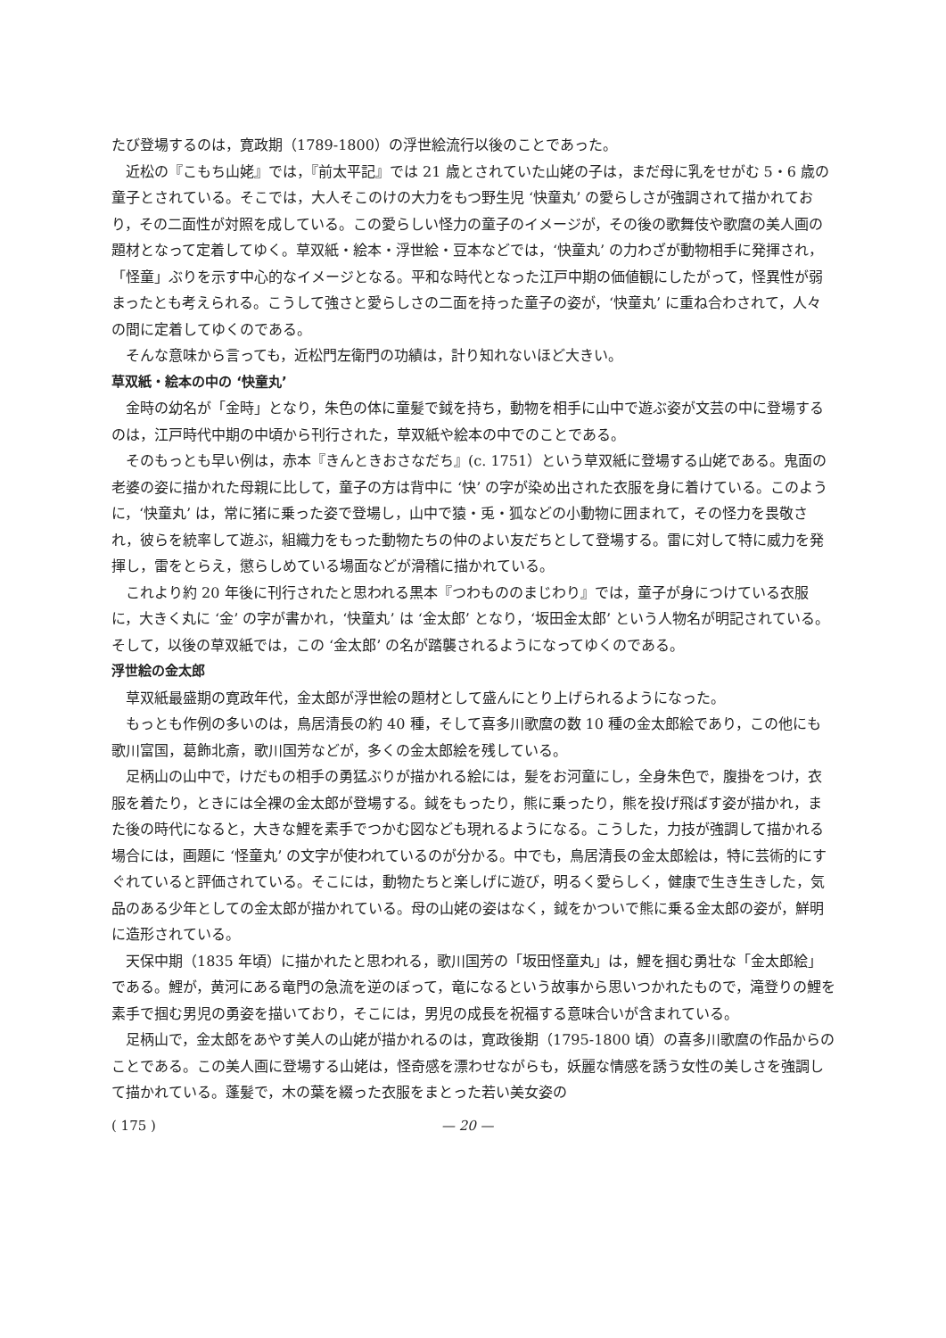たび登場するのは，寛政期（1789-1800）の浮世絵流行以後のことであった。
近松の『こもち山姥』では，『前太平記』では 21 歳とされていた山姥の子は，まだ母に乳をせがむ 5・6 歳の童子とされている。そこでは，大人そこのけの大力をもつ野生児 ‘快童丸’ の愛らしさが強調されて描かれており，その二面性が対照を成している。この愛らしい怪力の童子のイメージが，その後の歌舞伎や歌麿の美人画の題材となって定着してゆく。草双紙・絵本・浮世絵・豆本などでは，‘快童丸’ の力わざが動物相手に発揮され，「怪童」ぶりを示す中心的なイメージとなる。平和な時代となった江戸中期の価値観にしたがって，怪異性が弱まったとも考えられる。こうして強さと愛らしさの二面を持った童子の姿が，‘快童丸’ に重ね合わされて，人々の間に定着してゆくのである。
そんな意味から言っても，近松門左衛門の功績は，計り知れないほど大きい。
草双紙・絵本の中の ‘快童丸’
金時の幼名が「金時」となり，朱色の体に童髪で鉞を持ち，動物を相手に山中で遊ぶ姿が文芸の中に登場するのは，江戸時代中期の中頃から刊行された，草双紙や絵本の中でのことである。
そのもっとも早い例は，赤本『きんときおさなだち』(c. 1751）という草双紙に登場する山姥である。鬼面の老婆の姿に描かれた母親に比して，童子の方は背中に ‘快’ の字が染め出された衣服を身に着けている。このように，‘快童丸’ は，常に猪に乗った姿で登場し，山中で猿・兎・狐などの小動物に囲まれて，その怪力を畏敬され，彼らを統率して遊ぶ，組織力をもった動物たちの仲のよい友だちとして登場する。雷に対して特に威力を発揮し，雷をとらえ，懲らしめている場面などが滑稽に描かれている。
これより約 20 年後に刊行されたと思われる黒本『つわもののまじわり』では，童子が身につけている衣服に，大きく丸に ‘金’ の字が書かれ，‘快童丸’ は ‘金太郎’ となり，‘坂田金太郎’ という人物名が明記されている。そして，以後の草双紙では，この ‘金太郎’ の名が踏襲されるようになってゆくのである。
浮世絵の金太郎
草双紙最盛期の寛政年代，金太郎が浮世絵の題材として盛んにとり上げられるようになった。
もっとも作例の多いのは，鳥居清長の約 40 種，そして喜多川歌麿の数 10 種の金太郎絵であり，この他にも歌川富国，葛飾北斎，歌川国芳などが，多くの金太郎絵を残している。
足柄山の山中で，けだもの相手の勇猛ぶりが描かれる絵には，髪をお河童にし，全身朱色で，腹掛をつけ，衣服を着たり，ときには全裸の金太郎が登場する。鉞をもったり，熊に乗ったり，熊を投げ飛ばす姿が描かれ，また後の時代になると，大きな鯉を素手でつかむ図なども現れるようになる。こうした，力技が強調して描かれる場合には，画題に ‘怪童丸’ の文字が使われているのが分かる。中でも，鳥居清長の金太郎絵は，特に芸術的にすぐれていると評価されている。そこには，動物たちと楽しげに遊び，明るく愛らしく，健康で生き生きした，気品のある少年としての金太郎が描かれている。母の山姥の姿はなく，鉞をかついで熊に乗る金太郎の姿が，鮮明に造形されている。
天保中期（1835 年頃）に描かれたと思われる，歌川国芳の「坂田怪童丸」は，鯉を掴む勇壮な「金太郎絵」である。鯉が，黄河にある竜門の急流を逆のぼって，竜になるという故事から思いつかれたもので，滝登りの鯉を素手で掴む男児の勇姿を描いており，そこには，男児の成長を祝福する意味合いが含まれている。
足柄山で，金太郎をあやす美人の山姥が描かれるのは，寛政後期（1795-1800 頃）の喜多川歌麿の作品からのことである。この美人画に登場する山姥は，怪奇感を漂わせながらも，妖麗な情感を誘う女性の美しさを強調して描かれている。蓬髪で，木の葉を綴った衣服をまとった若い美女姿の
( 175 ) — 20 —